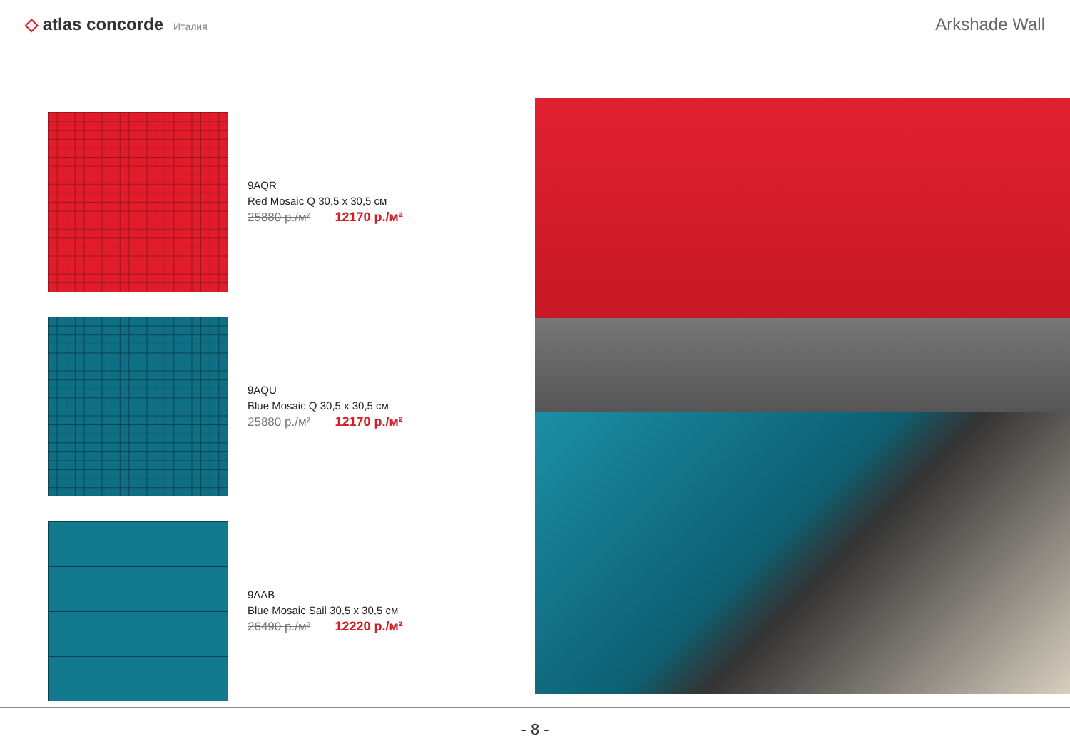◇ atlas concorde Италия
Arkshade Wall
9AQR
Red Mosaic Q 30,5 x 30,5 см
25880 р./м² 12170 р./м²
9AQU
Blue Mosaic Q 30,5 x 30,5 см
25880 р./м² 12170 р./м²
9AAB
Blue Mosaic Sail 30,5 x 30,5 см
26490 р./м² 12220 р./м²
- 8 -